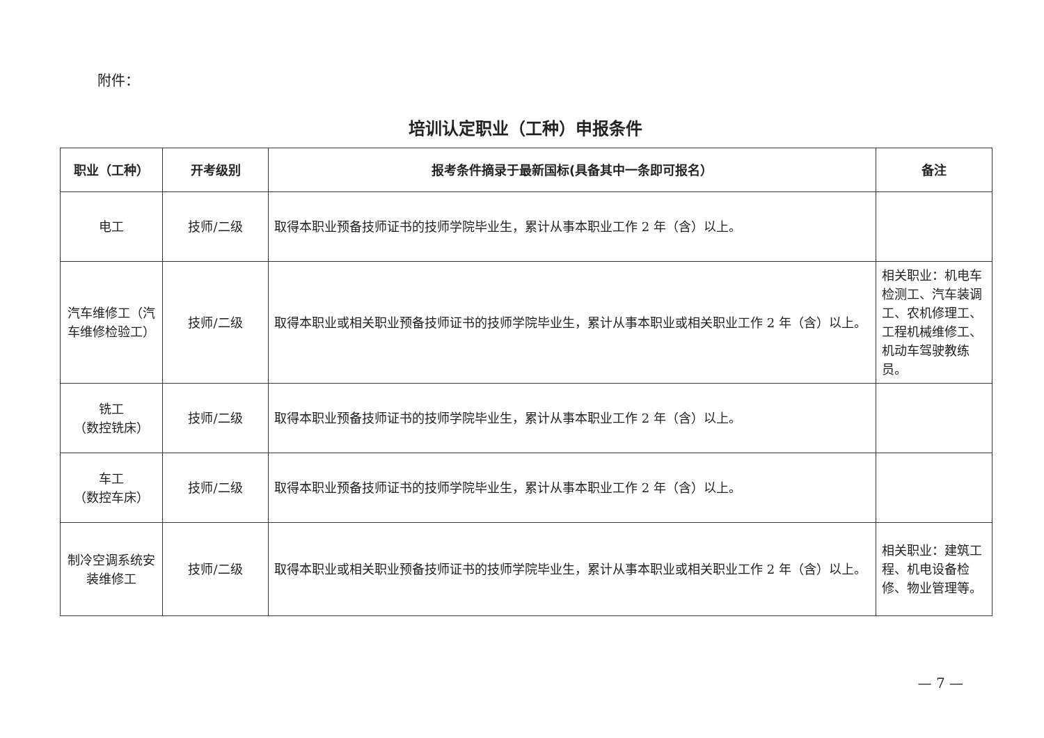附件：
培训认定职业（工种）申报条件
| 职业（工种） | 开考级别 | 报考条件摘录于最新国标(具备其中一条即可报名） | 备注 |
| --- | --- | --- | --- |
| 电工 | 技师/二级 | 取得本职业预备技师证书的技师学院毕业生，累计从事本职业工作 2 年（含）以上。 | |
| 汽车维修工（汽车维修检验工） | 技师/二级 | 取得本职业或相关职业预备技师证书的技师学院毕业生，累计从事本职业或相关职业工作 2 年（含）以上。 | 相关职业：机电车检测工、汽车装调工、农机修理工、工程机械维修工、机动车驾驶教练员。 |
| 铣工 （数控铣床） | 技师/二级 | 取得本职业预备技师证书的技师学院毕业生，累计从事本职业工作 2 年（含）以上。 | |
| 车工 （数控车床） | 技师/二级 | 取得本职业预备技师证书的技师学院毕业生，累计从事本职业工作 2 年（含）以上。 | |
| 制冷空调系统安装维修工 | 技师/二级 | 取得本职业或相关职业预备技师证书的技师学院毕业生，累计从事本职业或相关职业工作 2 年（含）以上。 | 相关职业：建筑工程、机电设备检修、物业管理等。 |
— 7 —